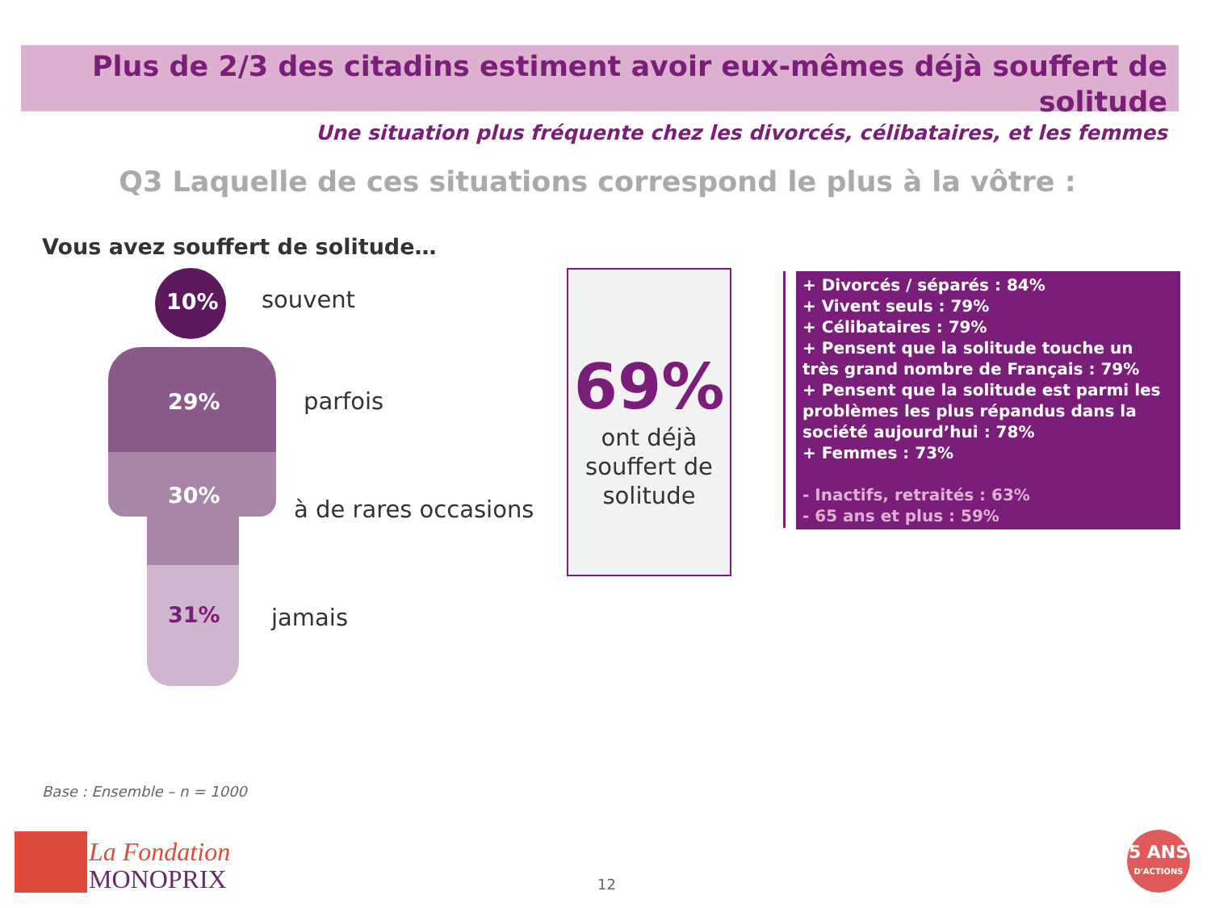Plus de 2/3 des citadins estiment avoir eux-mêmes déjà souffert de solitude
Une situation plus fréquente chez les divorcés, célibataires, et les femmes
Q3 Laquelle de ces situations correspond le plus à la vôtre :
Vous avez souffert de solitude…
10%
29%
30%
31%
souvent
parfois
à de rares occasions
jamais
69%
ont déjà
souffert de
solitude
+ Divorcés / séparés : 84%
+ Vivent seuls : 79%
+ Célibataires : 79%
+ Pensent que la solitude touche un très grand nombre de Français : 79%
+ Pensent que la solitude est parmi les problèmes les plus répandus dans la société aujourd’hui : 78%
+ Femmes : 73%
- Inactifs, retraités : 63%
- 65 ans et plus : 59%
Base : Ensemble – n = 1000
La Fondation
MONOPRIX
12
5 ANS
D'ACTIONS